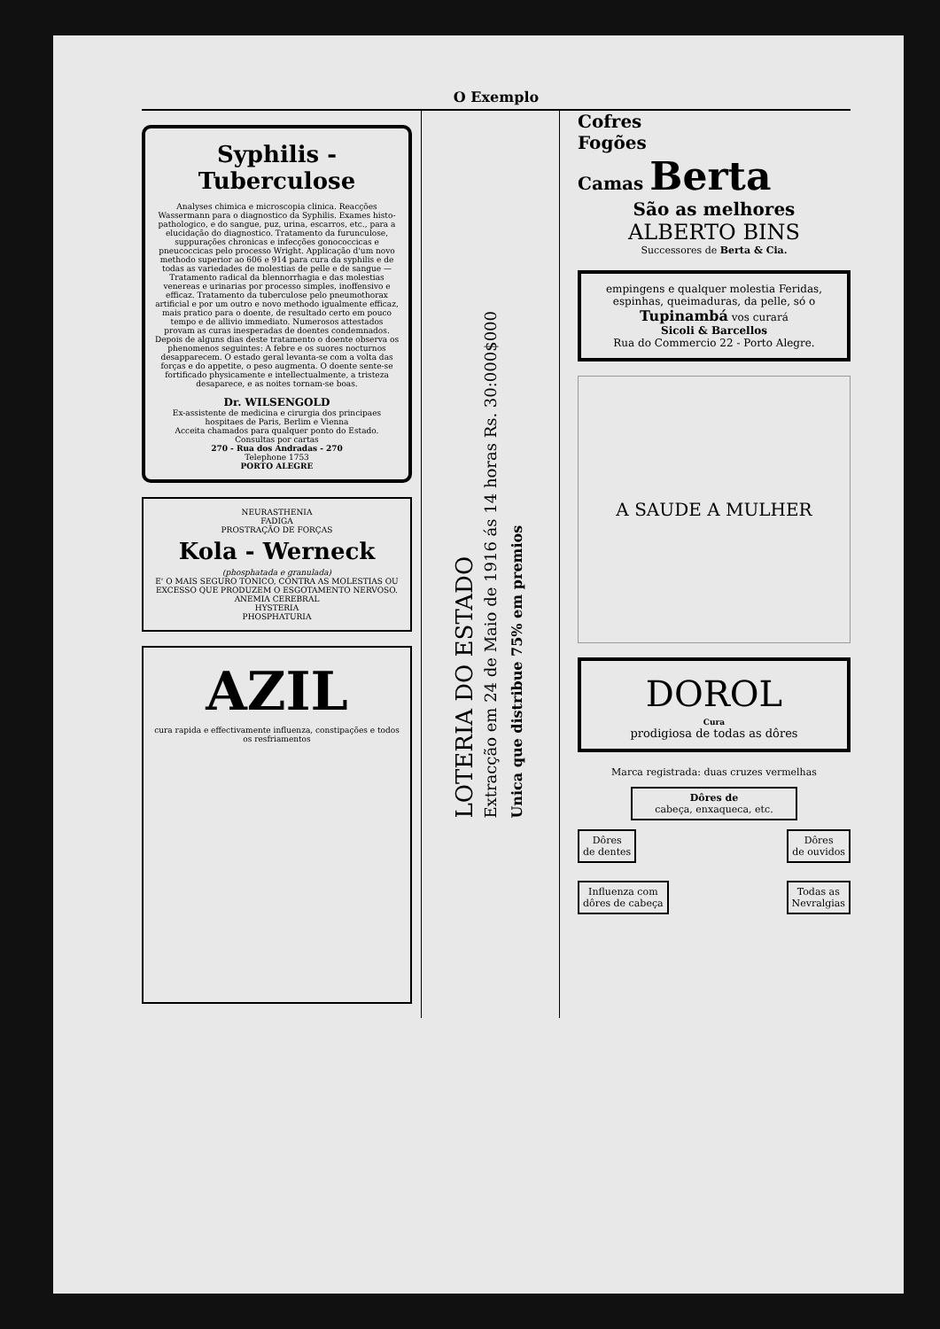O Exemplo
Syphilis - Tuberculose
Analyses chimica e microscopia clinica. Reacções Wassermann para o diagnostico da Syphilis. Exames histo-pathologico, e do sangue, puz, urina, escarros, etc., para a elucidação do diagnostico. Tratamento da furunculose, suppurações chronicas e infecções gonococcicas e pneucoccicas pelo processo Wright. Applicação d'um novo methodo superior ao 606 e 914 para cura da syphilis e de todas as variedades de molestias de pelle e de sangue — Tratamento radical da blennorrhagia e das molestias venereas e urinarias por processo simples, inoffensivo e efficaz. Tratamento da tuberculose pelo pneumothorax artificial e por um outro e novo methodo igualmente efficaz, mais pratico para o doente, de resultado certo em pouco tempo e de allivio immediato. Numerosos attestados provam as curas inesperadas de doentes condemnados. Depois de alguns dias deste tratamento o doente observa os phenomenos seguintes: A febre e os suores nocturnos desapparecem. O estado geral levanta-se com a volta das forças e do appetite, o peso augmenta. O doente sente-se fortificado physicamente e intellectualmente, a tristeza desaparece, e as noites tornam-se boas.
Dr. WILSENGOLD
Ex-assistente de medicina e cirurgia dos principaes hospitaes de Paris, Berlim e Vienna
Acceita chamados para qualquer ponto do Estado. Consultas por cartas
270 - Rua dos Andradas - 270
Telephone 1753
PORTO ALEGRE
NEURASTHENIA
FADIGA
PROSTRAÇÃO DE FORÇAS
Kola - Werneck
(phosphatada e granulada)
E' O MAIS SEGURO TONICO, CONTRA AS MOLESTIAS OU EXCESSO QUE PRODUZEM O ESGOTAMENTO NERVOSO.
ANEMIA CEREBRAL
HYSTERIA
PHOSPHATURIA
AZIL
cura rapida e effectivamente influenza, constipações e todos os resfriamentos
LOTERIA DO ESTADO
Extracção em 24 de Maio de 1916 ás 14 horas Rs. 30:000$000
Unica que distribue 75% em premios
Cofres
Fogões
Camas Berta
São as melhores
ALBERTO BINS
Successores de Berta & Cia.
empingens e qualquer molestia Feridas, espinhas, queimaduras, da pelle, só o
Tupinambá vos curará
Sicoli & Barcellos
Rua do Commercio 22 - Porto Alegre.
A SAUDE A MULHER
DOROL
Cura
prodigiosa de todas as dôres
Marca registrada: duas cruzes vermelhas
Dôres de
cabeça, enxaqueca, etc.
Dôres
de dentes
Dôres
de ouvidos
Influenza com
dôres de cabeça
Todas as
Nevralgias